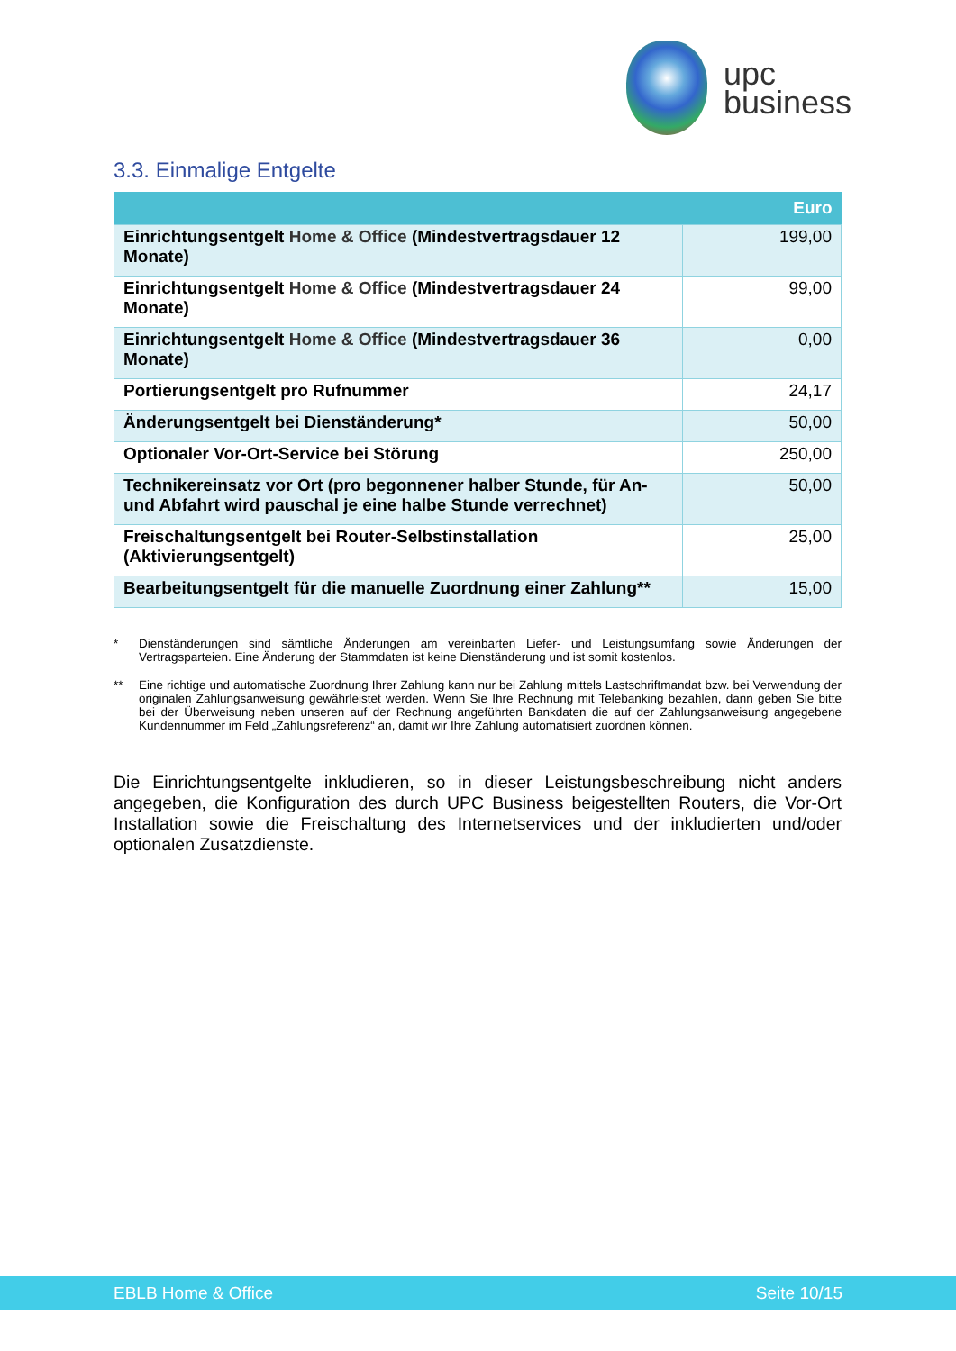upc
business
3.3. Einmalige Entgelte
| | Euro |
| --- | --- |
| Einrichtungsentgelt Home & Office (Mindestvertragsdauer 12 Monate) | 199,00 |
| Einrichtungsentgelt Home & Office (Mindestvertragsdauer 24 Monate) | 99,00 |
| Einrichtungsentgelt Home & Office (Mindestvertragsdauer 36 Monate) | 0,00 |
| Portierungsentgelt pro Rufnummer | 24,17 |
| Änderungsentgelt bei Dienständerung* | 50,00 |
| Optionaler Vor-Ort-Service bei Störung | 250,00 |
| Technikereinsatz vor Ort (pro begonnener halber Stunde, für An- und Abfahrt wird pauschal je eine halbe Stunde verrechnet) | 50,00 |
| Freischaltungsentgelt bei Router-Selbstinstallation (Aktivierungsentgelt) | 25,00 |
| Bearbeitungsentgelt für die manuelle Zuordnung einer Zahlung** | 15,00 |
* Dienständerungen sind sämtliche Änderungen am vereinbarten Liefer- und Leistungsumfang sowie Änderungen der Vertragsparteien. Eine Änderung der Stammdaten ist keine Dienständerung und ist somit kostenlos.
** Eine richtige und automatische Zuordnung Ihrer Zahlung kann nur bei Zahlung mittels Lastschriftmandat bzw. bei Verwendung der originalen Zahlungsanweisung gewährleistet werden. Wenn Sie Ihre Rechnung mit Telebanking bezahlen, dann geben Sie bitte bei der Überweisung neben unseren auf der Rechnung angeführten Bankdaten die auf der Zahlungsanweisung angegebene Kundennummer im Feld „Zahlungsreferenz“ an, damit wir Ihre Zahlung automatisiert zuordnen können.
Die Einrichtungsentgelte inkludieren, so in dieser Leistungsbeschreibung nicht anders angegeben, die Konfiguration des durch UPC Business beigestellten Routers, die Vor-Ort Installation sowie die Freischaltung des Internetservices und der inkludierten und/oder optionalen Zusatzdienste.
EBLB Home & Office Seite 10/15